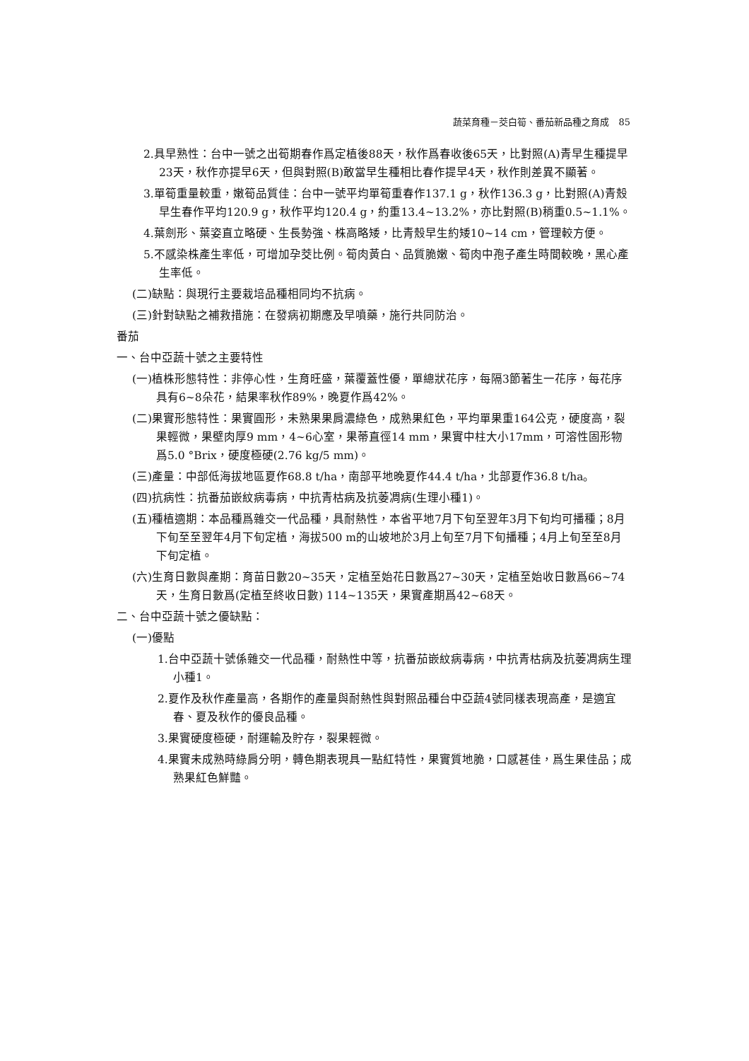蔬菜育種－茭白筍、番茄新品種之育成　85
2.具早熟性：台中一號之出筍期春作爲定植後88天，秋作爲春收後65天，比對照(A)青早生種提早23天，秋作亦提早6天，但與對照(B)敢當早生種相比春作提早4天，秋作則差異不顯著。
3.單筍重量較重，嫩筍品質佳：台中一號平均單筍重春作137.1 g，秋作136.3 g，比對照(A)青殼早生春作平均120.9 g，秋作平均120.4 g，約重13.4~13.2%，亦比對照(B)稍重0.5~1.1%。
4.葉劍形、葉姿直立略硬、生長勢強、株高略矮，比青殼早生約矮10~14 cm，管理較方便。
5.不感染株產生率低，可增加孕茭比例。筍肉黃白、品質脆嫩、筍肉中孢子產生時間較晚，黑心產生率低。
(二)缺點：與現行主要栽培品種相同均不抗病。
(三)針對缺點之補救措施：在發病初期應及早噴藥，施行共同防治。
番茄
一、台中亞蔬十號之主要特性
(一)植株形態特性：非停心性，生育旺盛，葉覆蓋性優，單總狀花序，每隔3節著生一花序，每花序具有6~8朵花，結果率秋作89%，晚夏作爲42%。
(二)果實形態特性：果實圓形，未熟果果肩濃綠色，成熟果紅色，平均單果重164公克，硬度高，裂果輕微，果壁肉厚9 mm，4~6心室，果蒂直徑14 mm，果實中柱大小17mm，可溶性固形物爲5.0 °Brix，硬度極硬(2.76 kg/5 mm)。
(三)產量：中部低海拔地區夏作68.8 t/ha，南部平地晚夏作44.4 t/ha，北部夏作36.8 t/ha。
(四)抗病性：抗番茄嵌紋病毒病，中抗青枯病及抗萎凋病(生理小種1)。
(五)種植適期：本品種爲雜交一代品種，具耐熱性，本省平地7月下旬至翌年3月下旬均可播種；8月下旬至至翌年4月下旬定植，海拔500 m的山坡地於3月上旬至7月下旬播種；4月上旬至至8月下旬定植。
(六)生育日數與產期：育苗日數20~35天，定植至始花日數爲27~30天，定植至始收日數爲66~74天，生育日數爲(定植至終收日數) 114~135天，果實產期爲42~68天。
二、台中亞蔬十號之優缺點：
(一)優點
1.台中亞蔬十號係雜交一代品種，耐熱性中等，抗番茄嵌紋病毒病，中抗青枯病及抗萎凋病生理小種1。
2.夏作及秋作產量高，各期作的產量與耐熱性與對照品種台中亞蔬4號同樣表現高產，是適宜春、夏及秋作的優良品種。
3.果實硬度極硬，耐運輸及貯存，裂果輕微。
4.果實未成熟時綠肩分明，轉色期表現具一點紅特性，果實質地脆，口感甚佳，爲生果佳品；成熟果紅色鮮豔。